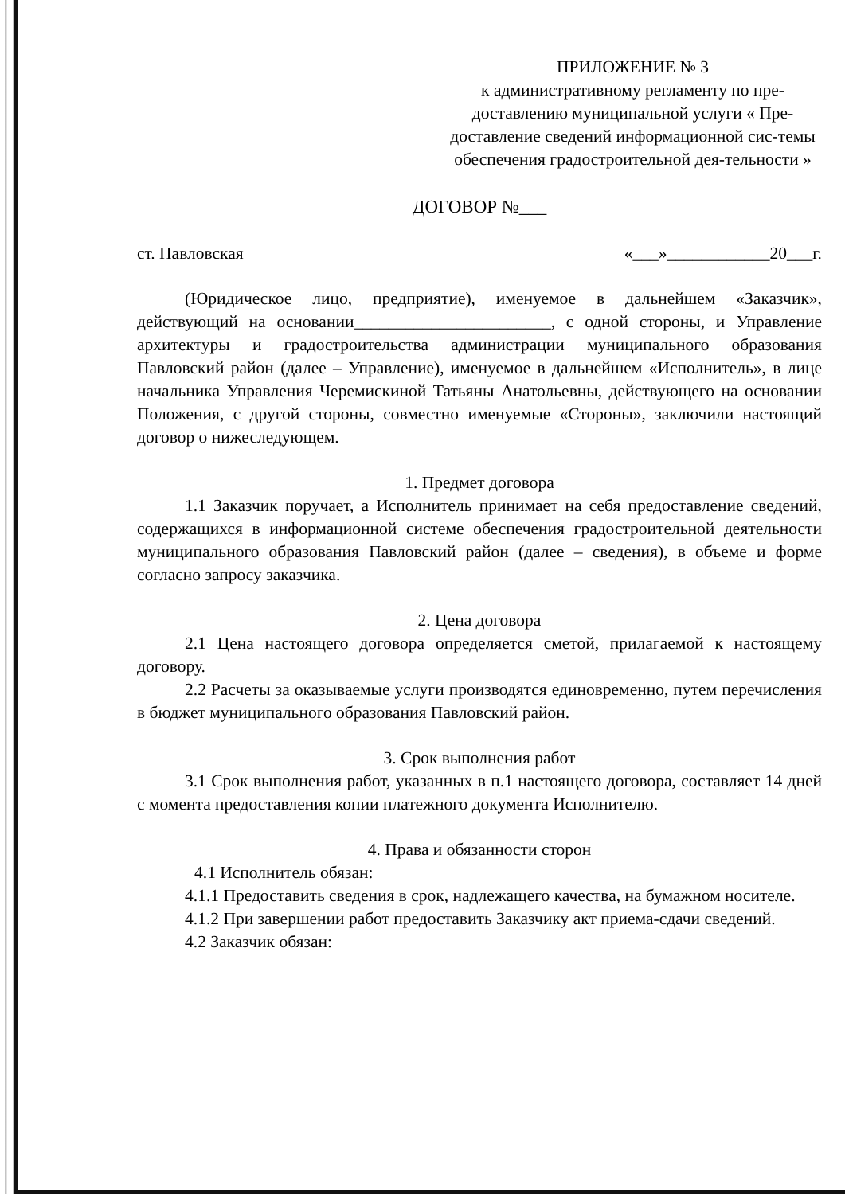ПРИЛОЖЕНИЕ № 3
к административному регламенту по пре-доставлению муниципальной услуги « Пре-доставление сведений информационной сис-темы обеспечения градостроительной дея-тельности »
ДОГОВОР №___
ст. Павловская «___»____________20___г.
(Юридическое лицо, предприятие), именуемое в дальнейшем «Заказчик», действующий на основании_______________________, с одной стороны, и Управление архитектуры и градостроительства администрации муниципального образования Павловский район (далее – Управление), именуемое в дальнейшем «Исполнитель», в лице начальника Управления Черемискиной Татьяны Анатольевны, действующего на основании Положения, с другой стороны, совместно именуемые «Стороны», заключили настоящий договор о нижеследующем.
1. Предмет договора
1.1 Заказчик поручает, а Исполнитель принимает на себя предоставление сведений, содержащихся в информационной системе обеспечения градостроительной деятельности муниципального образования Павловский район (далее – сведения), в объеме и форме согласно запросу заказчика.
2. Цена договора
2.1 Цена настоящего договора определяется сметой, прилагаемой к настоящему договору.
2.2 Расчеты за оказываемые услуги производятся единовременно, путем перечисления в бюджет муниципального образования Павловский район.
3. Срок выполнения работ
3.1 Срок выполнения работ, указанных в п.1 настоящего договора, составляет 14 дней с момента предоставления копии платежного документа Исполнителю.
4. Права и обязанности сторон
4.1 Исполнитель обязан:
4.1.1 Предоставить сведения в срок, надлежащего качества, на бумажном носителе.
4.1.2 При завершении работ предоставить Заказчику акт приема-сдачи сведений.
4.2 Заказчик обязан: